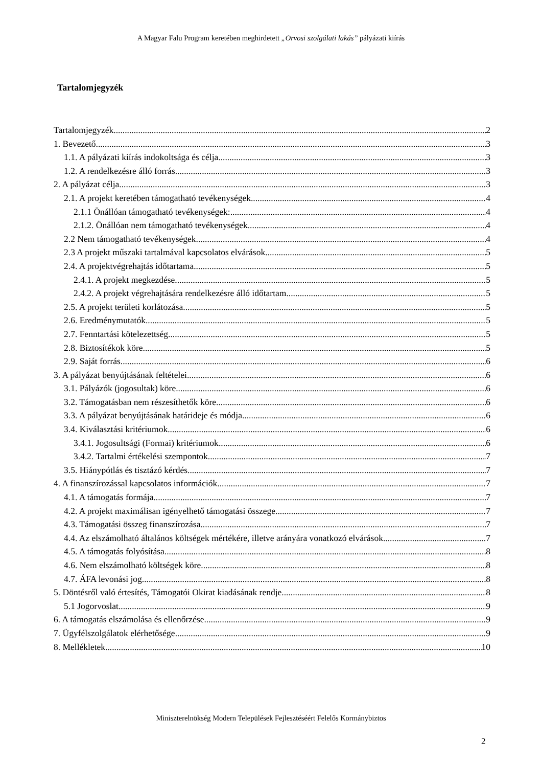A Magyar Falu Program keretében meghirdetett „Orvosi szolgálati lakás” pályázati kiírás
Tartalomjegyzék
Tartalomjegyzék 2
1. Bevezető 3
1.1. A pályázati kiírás indokoltsága és célja 3
1.2. A rendelkezésre álló forrás 3
2. A pályázat célja 3
2.1. A projekt keretében támogatható tevékenységek 4
2.1.1 Önállóan támogatható tevékenységek: 4
2.1.2. Önállóan nem támogatható tevékenységek 4
2.2 Nem támogatható tevékenységek 4
2.3 A projekt műszaki tartalmával kapcsolatos elvárások 5
2.4. A projektvégrehajtás időtartama 5
2.4.1. A projekt megkezdése 5
2.4.2. A projekt végrehajtására rendelkezésre álló időtartam 5
2.5. A projekt területi korlátozása 5
2.6. Eredménymutatók 5
2.7. Fenntartási kötelezettség 5
2.8. Biztosítékok köre 5
2.9. Saját forrás 6
3. A pályázat benyújtásának feltételei 6
3.1. Pályázók (jogosultak) köre 6
3.2. Támogatásban nem részesíthetők köre 6
3.3. A pályázat benyújtásának határideje és módja 6
3.4. Kiválasztási kritériumok 6
3.4.1. Jogosultsági (Formai) kritériumok 6
3.4.2. Tartalmi értékelési szempontok 7
3.5. Hiánypótlás és tisztázó kérdés 7
4. A finanszírozással kapcsolatos információk 7
4.1. A támogatás formája 7
4.2. A projekt maximálisan igényelhető támogatási összege 7
4.3. Támogatási összeg finanszírozása 7
4.4. Az elszámolható általános költségek mértékére, illetve arányára vonatkozó elvárások 7
4.5. A támogatás folyósítása 8
4.6. Nem elszámolható költségek köre 8
4.7. ÁFA levonási jog 8
5. Döntésről való értesítés, Támogatói Okirat kiadásának rendje 8
5.1 Jogorvoslat 9
6. A támogatás elszámolása és ellenőrzése 9
7. Ügyfélszolgálatok elérhetősége 9
8. Mellékletek 10
Miniszterelnökség Modern Települések Fejlesztéséért Felelős Kormánybiztos
2